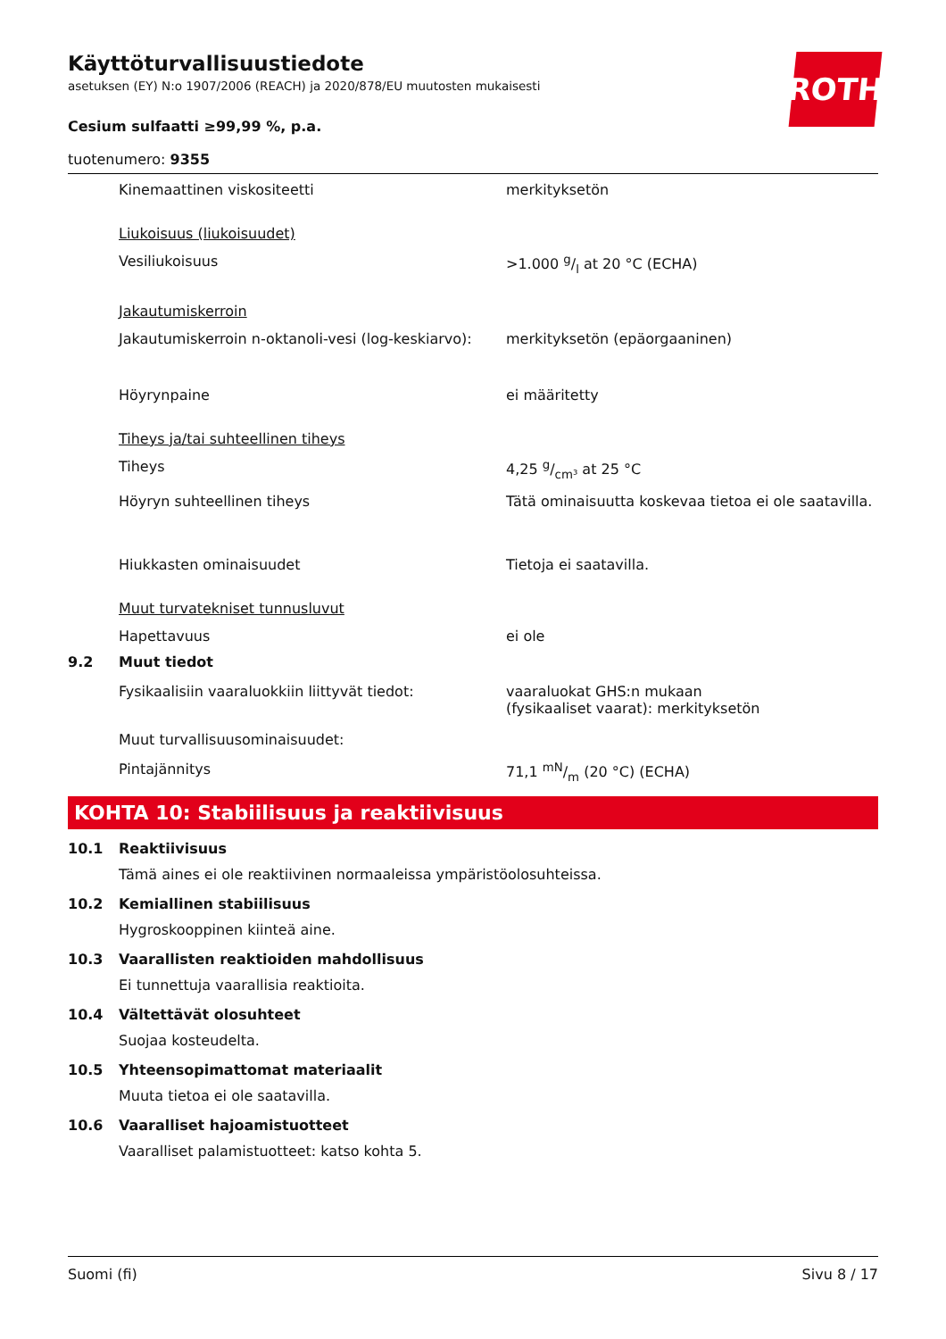ROTH
Käyttöturvallisuustiedote
asetuksen (EY) N:o 1907/2006 (REACH) ja 2020/878/EU muutosten mukaisesti
Cesium sulfaatti ≥99,99 %, p.a.
tuotenumero: 9355
Kinemaattinen viskositeetti merkityksetön
Liukoisuus (liukoisuudet)
Vesiliukoisuus >1.000 g/l at 20 °C (ECHA)
Jakautumiskerroin
Jakautumiskerroin n-oktanoli-vesi (log-keskiarvo):
merkityksetön (epäorgaaninen)
Höyrynpaine ei määritetty
Tiheys ja/tai suhteellinen tiheys
Tiheys 4,25 g/cm³ at 25 °C
Höyryn suhteellinen tiheys Tätä ominaisuutta koskevaa tietoa ei ole saatavilla.
Hiukkasten ominaisuudet Tietoja ei saatavilla.
Muut turvatekniset tunnusluvut
Hapettavuus ei ole
9.2 Muut tiedot
Fysikaalisiin vaaraluokkiin liittyvät tiedot: vaaraluokat GHS:n mukaan
(fysikaaliset vaarat): merkityksetön
Muut turvallisuusominaisuudet:
Pintajännitys 71,1 mN/m (20 °C) (ECHA)
KOHTA 10: Stabiilisuus ja reaktiivisuus
10.1 Reaktiivisuus
Tämä aines ei ole reaktiivinen normaaleissa ympäristöolosuhteissa.
10.2 Kemiallinen stabiilisuus
Hygroskooppinen kiinteä aine.
10.3 Vaarallisten reaktioiden mahdollisuus
Ei tunnettuja vaarallisia reaktioita.
10.4 Vältettävät olosuhteet
Suojaa kosteudelta.
10.5 Yhteensopimattomat materiaalit
Muuta tietoa ei ole saatavilla.
10.6 Vaaralliset hajoamistuotteet
Vaaralliset palamistuotteet: katso kohta 5.
Suomi (fi) Sivu 8 / 17